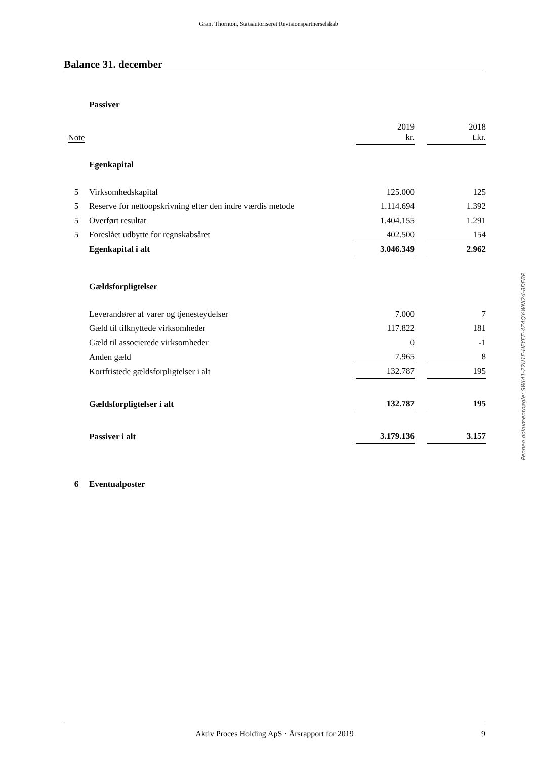Grant Thornton, Statsautoriseret Revisionspartnerselskab
Balance 31. december
| | Passiver | | | |
| Note | | 2019 kr. | | 2018 t.kr. |
| | Egenkapital | | | |
| 5 | Virksomhedskapital | 125.000 | | 125 |
| 5 | Reserve for nettoopskrivning efter den indre værdis metode | 1.114.694 | | 1.392 |
| 5 | Overført resultat | 1.404.155 | | 1.291 |
| 5 | Foreslået udbytte for regnskabsåret | 402.500 | | 154 |
| | Egenkapital i alt | 3.046.349 | | 2.962 |
| | Gældsforpligtelser | | | |
| | Leverandører af varer og tjenesteydelser | 7.000 | | 7 |
| | Gæld til tilknyttede virksomheder | 117.822 | | 181 |
| | Gæld til associerede virksomheder | 0 | | -1 |
| | Anden gæld | 7.965 | | 8 |
| | Kortfristede gældsforpligtelser i alt | 132.787 | | 195 |
| | Gældsforpligtelser i alt | 132.787 | | 195 |
| | Passiver i alt | 3.179.136 | | 3.157 |
| 6 | Eventualposter | | | |
Penneo dokumentnøgle: SWI41-22U1E-HFYFE-4Z4QY-WNI24-8DEBP
Aktiv Proces Holding ApS · Årsrapport for 2019 9